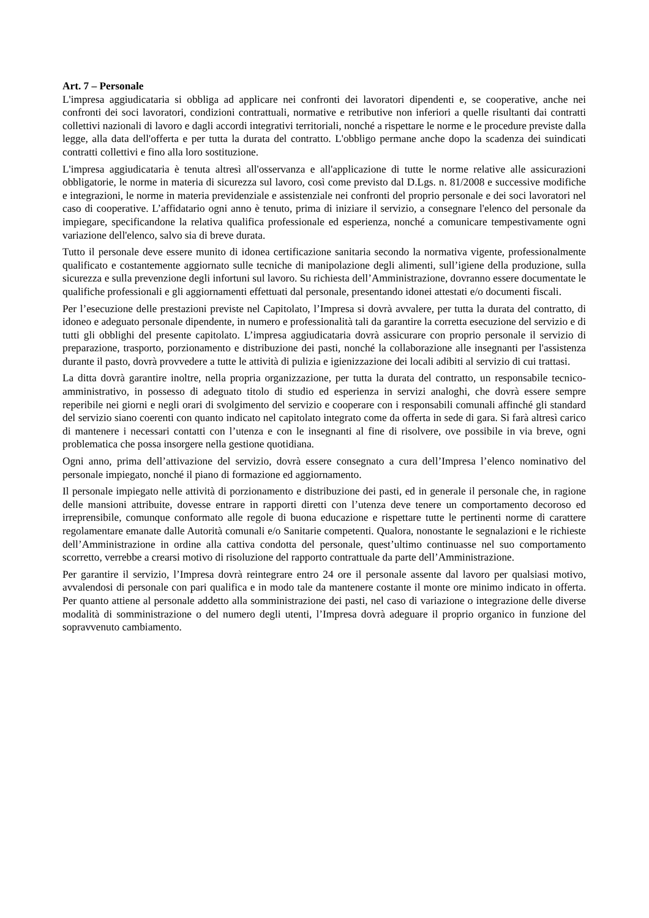Art. 7 – Personale
L'impresa aggiudicataria si obbliga ad applicare nei confronti dei lavoratori dipendenti e, se cooperative, anche nei confronti dei soci lavoratori, condizioni contrattuali, normative e retributive non inferiori a quelle risultanti dai contratti collettivi nazionali di lavoro e dagli accordi integrativi territoriali, nonché a rispettare le norme e le procedure previste dalla legge, alla data dell'offerta e per tutta la durata del contratto. L'obbligo permane anche dopo la scadenza dei suindicati contratti collettivi e fino alla loro sostituzione.
L'impresa aggiudicataria è tenuta altresì all'osservanza e all'applicazione di tutte le norme relative alle assicurazioni obbligatorie, le norme in materia di sicurezza sul lavoro, così come previsto dal D.Lgs. n. 81/2008 e successive modifiche e integrazioni, le norme in materia previdenziale e assistenziale nei confronti del proprio personale e dei soci lavoratori nel caso di cooperative. L’affidatario ogni anno è tenuto, prima di iniziare il servizio, a consegnare l'elenco del personale da impiegare, specificandone la relativa qualifica professionale ed esperienza, nonché a comunicare tempestivamente ogni variazione dell'elenco, salvo sia di breve durata.
Tutto il personale deve essere munito di idonea certificazione sanitaria secondo la normativa vigente, professionalmente qualificato e costantemente aggiornato sulle tecniche di manipolazione degli alimenti, sull’igiene della produzione, sulla sicurezza e sulla prevenzione degli infortuni sul lavoro. Su richiesta dell’Amministrazione, dovranno essere documentate le qualifiche professionali e gli aggiornamenti effettuati dal personale, presentando idonei attestati e/o documenti fiscali.
Per l’esecuzione delle prestazioni previste nel Capitolato, l’Impresa si dovrà avvalere, per tutta la durata del contratto, di idoneo e adeguato personale dipendente, in numero e professionalità tali da garantire la corretta esecuzione del servizio e di tutti gli obblighi del presente capitolato. L’impresa aggiudicataria dovrà assicurare con proprio personale il servizio di preparazione, trasporto, porzionamento e distribuzione dei pasti, nonché la collaborazione alle insegnanti per l'assistenza durante il pasto, dovrà provvedere a tutte le attività di pulizia e igienizzazione dei locali adibiti al servizio di cui trattasi.
La ditta dovrà garantire inoltre, nella propria organizzazione, per tutta la durata del contratto, un responsabile tecnico-amministrativo, in possesso di adeguato titolo di studio ed esperienza in servizi analoghi, che dovrà essere sempre reperibile nei giorni e negli orari di svolgimento del servizio e cooperare con i responsabili comunali affinché gli standard del servizio siano coerenti con quanto indicato nel capitolato integrato come da offerta in sede di gara. Si farà altresì carico di mantenere i necessari contatti con l’utenza e con le insegnanti al fine di risolvere, ove possibile in via breve, ogni problematica che possa insorgere nella gestione quotidiana.
Ogni anno, prima dell’attivazione del servizio, dovrà essere consegnato a cura dell’Impresa l’elenco nominativo del personale impiegato, nonché il piano di formazione ed aggiornamento.
Il personale impiegato nelle attività di porzionamento e distribuzione dei pasti, ed in generale il personale che, in ragione delle mansioni attribuite, dovesse entrare in rapporti diretti con l’utenza deve tenere un comportamento decoroso ed irreprensibile, comunque conformato alle regole di buona educazione e rispettare tutte le pertinenti norme di carattere regolamentare emanate dalle Autorità comunali e/o Sanitarie competenti. Qualora, nonostante le segnalazioni e le richieste dell’Amministrazione in ordine alla cattiva condotta del personale, quest’ultimo continuasse nel suo comportamento scorretto, verrebbe a crearsi motivo di risoluzione del rapporto contrattuale da parte dell’Amministrazione.
Per garantire il servizio, l’Impresa dovrà reintegrare entro 24 ore il personale assente dal lavoro per qualsiasi motivo, avvalendosi di personale con pari qualifica e in modo tale da mantenere costante il monte ore minimo indicato in offerta. Per quanto attiene al personale addetto alla somministrazione dei pasti, nel caso di variazione o integrazione delle diverse modalità di somministrazione o del numero degli utenti, l’Impresa dovrà adeguare il proprio organico in funzione del sopravvenuto cambiamento.